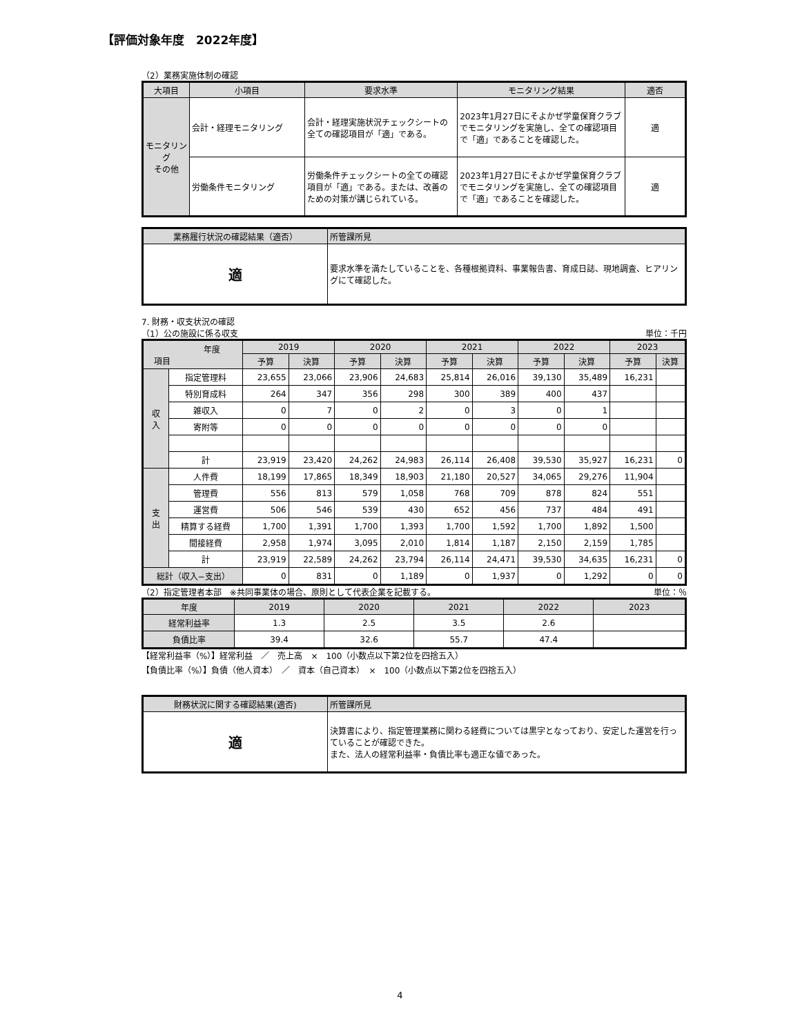【評価対象年度　2022年度】
（2）業務実施体制の確認
| 大項目 | 小項目 | 要求水準 | モニタリング結果 | 適否 |
| --- | --- | --- | --- | --- |
| モニタリング その他 | 会計・経理モニタリング | 会計・経理実施状況チェックシートの全ての確認項目が「適」である。 | 2023年1月27日にそよかぜ学童保育クラブでモニタリングを実施し、全ての確認項目で「適」であることを確認した。 | 適 |
| | 労働条件モニタリング | 労働条件チェックシートの全ての確認項目が「適」である。または、改善のための対策が講じられている。 | 2023年1月27日にそよかぜ学童保育クラブでモニタリングを実施し、全ての確認項目で「適」であることを確認した。 | 適 |
| 業務履行状況の確認結果（適否） | 所管課所見 |
| --- | --- |
| 適 | 要求水準を満たしていることを、各種根拠資料、事業報告書、育成日誌、現地調査、ヒアリングにて確認した。 |
7. 財務・収支状況の確認
（1）公の施設に係る収支 単位：千円
| 年度 項目 | | 2019 | | 2020 | | 2021 | | 2022 | | 2023 | |
| --- | --- | --- | --- | --- | --- | --- | --- | --- | --- | --- | --- |
| | | 予算 | 決算 | 予算 | 決算 | 予算 | 決算 | 予算 | 決算 | 予算 | 決算 |
| 収 入 | 指定管理料 | 23,655 | 23,066 | 23,906 | 24,683 | 25,814 | 26,016 | 39,130 | 35,489 | 16,231 | |
| | 特別育成料 | 264 | 347 | 356 | 298 | 300 | 389 | 400 | 437 | | |
| | 雑収入 | 0 | 7 | 0 | 2 | 0 | 3 | 0 | 1 | | |
| | 寄附等 | 0 | 0 | 0 | 0 | 0 | 0 | 0 | 0 | | |
| | 計 | 23,919 | 23,420 | 24,262 | 24,983 | 26,114 | 26,408 | 39,530 | 35,927 | 16,231 | 0 |
| 支 出 | 人件費 | 18,199 | 17,865 | 18,349 | 18,903 | 21,180 | 20,527 | 34,065 | 29,276 | 11,904 | |
| | 管理費 | 556 | 813 | 579 | 1,058 | 768 | 709 | 878 | 824 | 551 | |
| | 運営費 | 506 | 546 | 539 | 430 | 652 | 456 | 737 | 484 | 491 | |
| | 精算する経費 | 1,700 | 1,391 | 1,700 | 1,393 | 1,700 | 1,592 | 1,700 | 1,892 | 1,500 | |
| | 間接経費 | 2,958 | 1,974 | 3,095 | 2,010 | 1,814 | 1,187 | 2,150 | 2,159 | 1,785 | |
| | 計 | 23,919 | 22,589 | 24,262 | 23,794 | 26,114 | 24,471 | 39,530 | 34,635 | 16,231 | 0 |
| 総計（収入−支出） | | 0 | 831 | 0 | 1,189 | 0 | 1,937 | 0 | 1,292 | 0 | 0 |
（2）指定管理者本部　※共同事業体の場合、原則として代表企業を記載する。 単位：％
| 年度 | 2019 | 2020 | 2021 | 2022 | 2023 |
| --- | --- | --- | --- | --- | --- |
| 経常利益率 | 1.3 | 2.5 | 3.5 | 2.6 | |
| 負債比率 | 39.4 | 32.6 | 55.7 | 47.4 | |
【経常利益率（%）】経常利益　／　売上高　×　100（小数点以下第2位を四捨五入）
【負債比率（%）】負債（他人資本）　／　資本（自己資本）　×　100（小数点以下第2位を四捨五入）
| 財務状況に関する確認結果(適否) | 所管課所見 |
| --- | --- |
| 適 | 決算書により、指定管理業務に関わる経費については黒字となっており、安定した運営を行っていることが確認できた。 また、法人の経常利益率・負債比率も適正な値であった。 |
4